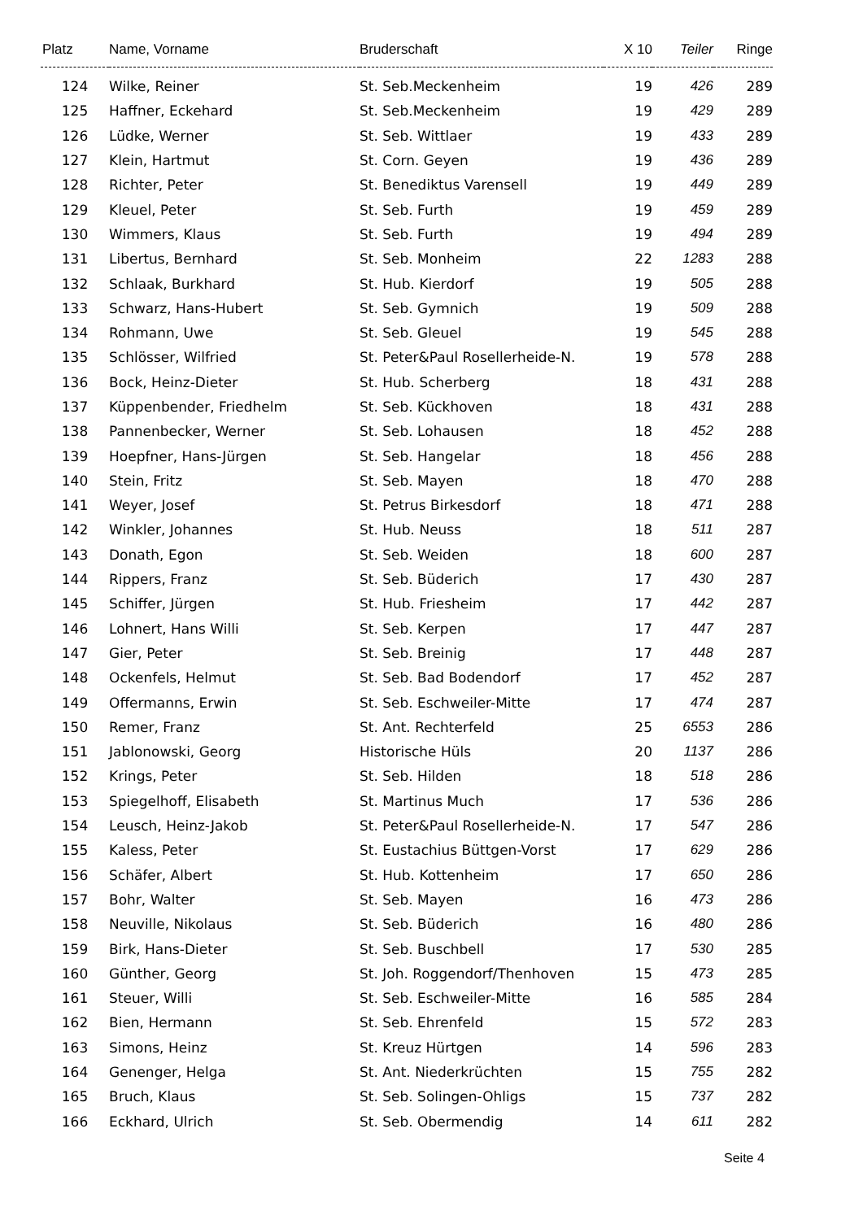| Platz | Name, Vorname | Bruderschaft | X 10 | Teiler | Ringe |
| --- | --- | --- | --- | --- | --- |
| 124 | Wilke, Reiner | St. Seb.Meckenheim | 19 | 426 | 289 |
| 125 | Haffner, Eckehard | St. Seb.Meckenheim | 19 | 429 | 289 |
| 126 | Lüdke, Werner | St. Seb. Wittlaer | 19 | 433 | 289 |
| 127 | Klein, Hartmut | St. Corn. Geyen | 19 | 436 | 289 |
| 128 | Richter, Peter | St. Benediktus Varensell | 19 | 449 | 289 |
| 129 | Kleuel, Peter | St. Seb. Furth | 19 | 459 | 289 |
| 130 | Wimmers, Klaus | St. Seb. Furth | 19 | 494 | 289 |
| 131 | Libertus, Bernhard | St. Seb. Monheim | 22 | 1283 | 288 |
| 132 | Schlaak, Burkhard | St. Hub. Kierdorf | 19 | 505 | 288 |
| 133 | Schwarz, Hans-Hubert | St. Seb. Gymnich | 19 | 509 | 288 |
| 134 | Rohmann, Uwe | St. Seb. Gleuel | 19 | 545 | 288 |
| 135 | Schlösser, Wilfried | St. Peter&Paul Rosellerheide-N. | 19 | 578 | 288 |
| 136 | Bock, Heinz-Dieter | St. Hub. Scherberg | 18 | 431 | 288 |
| 137 | Küppenbender, Friedhelm | St. Seb. Kückhoven | 18 | 431 | 288 |
| 138 | Pannenbecker, Werner | St. Seb. Lohausen | 18 | 452 | 288 |
| 139 | Hoepfner, Hans-Jürgen | St. Seb. Hangelar | 18 | 456 | 288 |
| 140 | Stein, Fritz | St. Seb. Mayen | 18 | 470 | 288 |
| 141 | Weyer, Josef | St. Petrus Birkesdorf | 18 | 471 | 288 |
| 142 | Winkler, Johannes | St. Hub. Neuss | 18 | 511 | 287 |
| 143 | Donath, Egon | St. Seb. Weiden | 18 | 600 | 287 |
| 144 | Rippers, Franz | St. Seb. Büderich | 17 | 430 | 287 |
| 145 | Schiffer, Jürgen | St. Hub. Friesheim | 17 | 442 | 287 |
| 146 | Lohnert, Hans Willi | St. Seb. Kerpen | 17 | 447 | 287 |
| 147 | Gier, Peter | St. Seb. Breinig | 17 | 448 | 287 |
| 148 | Ockenfels, Helmut | St. Seb. Bad Bodendorf | 17 | 452 | 287 |
| 149 | Offermanns, Erwin | St. Seb. Eschweiler-Mitte | 17 | 474 | 287 |
| 150 | Remer, Franz | St. Ant. Rechterfeld | 25 | 6553 | 286 |
| 151 | Jablonowski, Georg | Historische Hüls | 20 | 1137 | 286 |
| 152 | Krings, Peter | St. Seb. Hilden | 18 | 518 | 286 |
| 153 | Spiegelhoff, Elisabeth | St. Martinus Much | 17 | 536 | 286 |
| 154 | Leusch, Heinz-Jakob | St. Peter&Paul Rosellerheide-N. | 17 | 547 | 286 |
| 155 | Kaless, Peter | St. Eustachius Büttgen-Vorst | 17 | 629 | 286 |
| 156 | Schäfer, Albert | St. Hub. Kottenheim | 17 | 650 | 286 |
| 157 | Bohr, Walter | St. Seb. Mayen | 16 | 473 | 286 |
| 158 | Neuville, Nikolaus | St. Seb. Büderich | 16 | 480 | 286 |
| 159 | Birk, Hans-Dieter | St. Seb. Buschbell | 17 | 530 | 285 |
| 160 | Günther, Georg | St. Joh. Roggendorf/Thenhoven | 15 | 473 | 285 |
| 161 | Steuer, Willi | St. Seb. Eschweiler-Mitte | 16 | 585 | 284 |
| 162 | Bien, Hermann | St. Seb. Ehrenfeld | 15 | 572 | 283 |
| 163 | Simons, Heinz | St. Kreuz Hürtgen | 14 | 596 | 283 |
| 164 | Genenger, Helga | St. Ant. Niederkrüchten | 15 | 755 | 282 |
| 165 | Bruch, Klaus | St. Seb. Solingen-Ohligs | 15 | 737 | 282 |
| 166 | Eckhard, Ulrich | St. Seb. Obermendig | 14 | 611 | 282 |
Seite 4